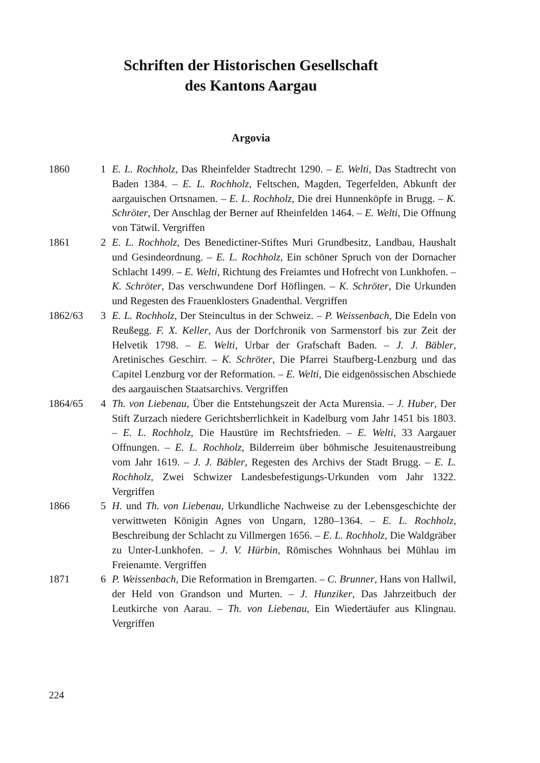Schriften der Historischen Gesellschaft
des Kantons Aargau
Argovia
1860 1 E. L. Rochholz, Das Rheinfelder Stadtrecht 1290. – E. Welti, Das Stadtrecht von Baden 1384. – E. L. Rochholz, Feltschen, Magden, Tegerfelden, Abkunft der aargauischen Ortsnamen. – E. L. Rochholz, Die drei Hunnenköpfe in Brugg. – K. Schröter, Der Anschlag der Berner auf Rheinfelden 1464. – E. Welti, Die Offnung von Tätwil. Vergriffen
1861 2 E. L. Rochholz, Des Benedictiner-Stiftes Muri Grundbesitz, Landbau, Haushalt und Gesindeordnung. – E. L. Rochholz, Ein schöner Spruch von der Dornacher Schlacht 1499. – E. Welti, Richtung des Freiamtes und Hofrecht von Lunkhofen. – K. Schröter, Das verschwundene Dorf Höflingen. – K. Schröter, Die Urkunden und Regesten des Frauenklosters Gnadenthal. Vergriffen
1862/63 3 E. L. Rochholz, Der Steincultus in der Schweiz. – P. Weissenbach, Die Edeln von Reußegg. F. X. Keller, Aus der Dorfchronik von Sarmenstorf bis zur Zeit der Helvetik 1798. – E. Welti, Urbar der Grafschaft Baden. – J. J. Bäbler, Aretinisches Geschirr. – K. Schröter, Die Pfarrei Staufberg-Lenzburg und das Capitel Lenzburg vor der Reformation. – E. Welti, Die eidgenössischen Abschiede des aargauischen Staatsarchivs. Vergriffen
1864/65 4 Th. von Liebenau, Über die Entstehungszeit der Acta Murensia. – J. Huber, Der Stift Zurzach niedere Gerichtsherrlichkeit in Kadelburg vom Jahr 1451 bis 1803. – E. L. Rochholz, Die Haustüre im Rechtsfrieden. – E. Welti, 33 Aargauer Offnungen. – E. L. Rochholz, Bilderreim über böhmische Jesuitenaustreibung vom Jahr 1619. – J. J. Bäbler, Regesten des Archivs der Stadt Brugg. – E. L. Rochholz, Zwei Schwizer Landesbefestigungs-Urkunden vom Jahr 1322. Vergriffen
1866 5 H. und Th. von Liebenau, Urkundliche Nachweise zu der Lebensgeschichte der verwittweten Königin Agnes von Ungarn, 1280–1364. – E. L. Rochholz, Beschreibung der Schlacht zu Villmergen 1656. – E. L. Rochholz, Die Waldgräber zu Unter-Lunkhofen. – J. V. Hürbin, Römisches Wohnhaus bei Mühlau im Freienamte. Vergriffen
1871 6 P. Weissenbach, Die Reformation in Bremgarten. – C. Brunner, Hans von Hallwil, der Held von Grandson und Murten. – J. Hunziker, Das Jahrzeitbuch der Leutkirche von Aarau. – Th. von Liebenau, Ein Wiedertäufer aus Klingnau. Vergriffen
224